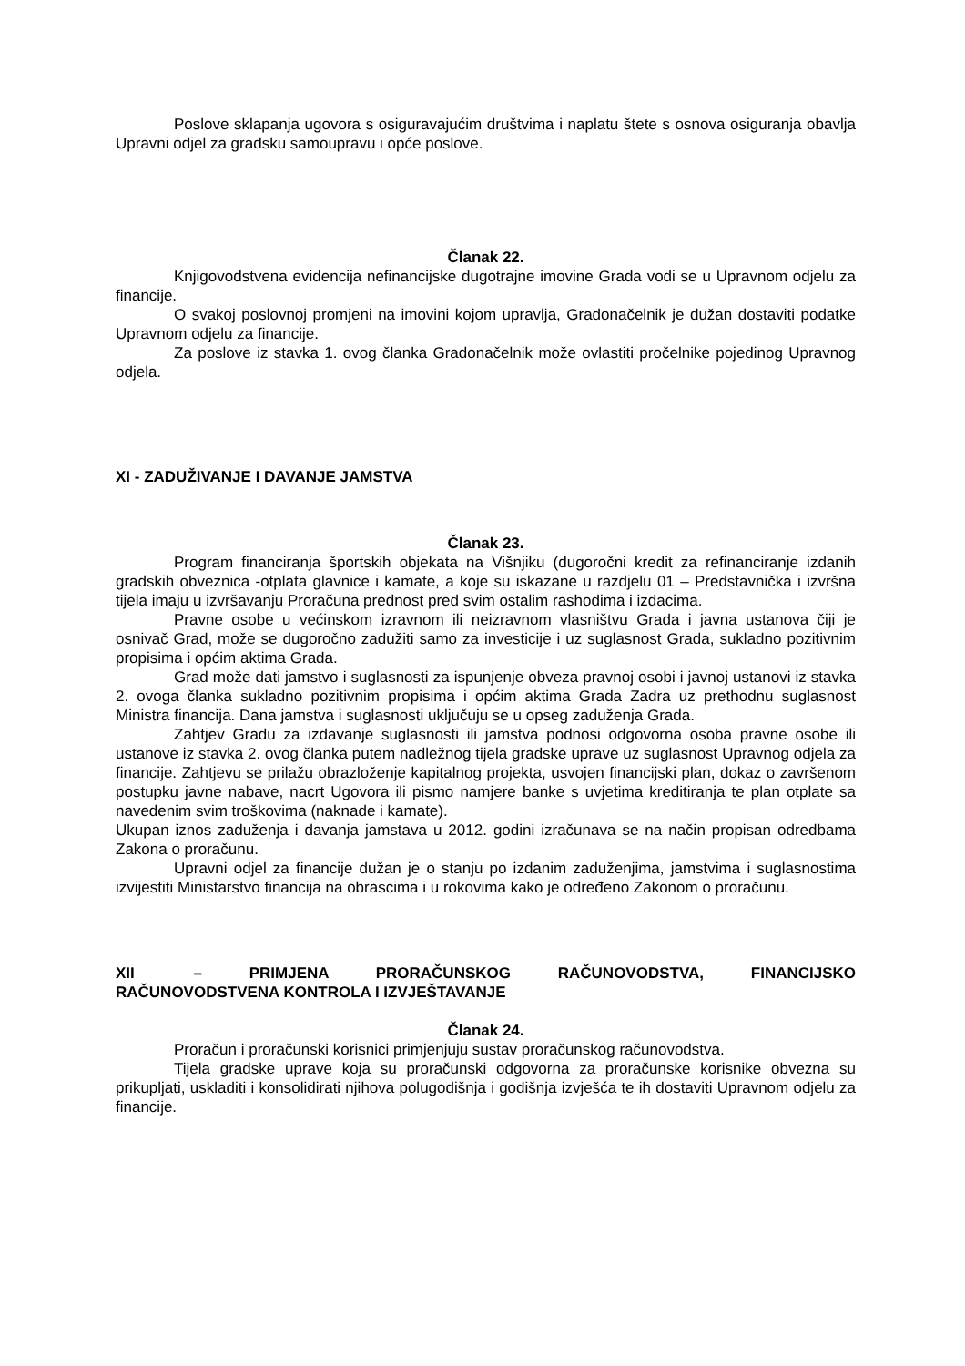Poslove sklapanja ugovora s osiguravajućim društvima i naplatu štete s osnova osiguranja obavlja Upravni odjel za gradsku samoupravu i opće poslove.
Članak 22.
Knjigovodstvena evidencija nefinancijske dugotrajne imovine Grada vodi se u Upravnom odjelu za financije.
O svakoj poslovnoj promjeni na imovini kojom upravlja, Gradonačelnik je dužan dostaviti podatke Upravnom odjelu za financije.
Za poslove iz stavka 1. ovog članka Gradonačelnik može ovlastiti pročelnike pojedinog Upravnog odjela.
XI - ZADUŽIVANJE I DAVANJE JAMSTVA
Članak 23.
Program financiranja športskih objekata na Višnjiku (dugoročni kredit za refinanciranje izdanih gradskih obveznica -otplata glavnice i kamate, a koje su iskazane u razdjelu 01 – Predstavnička i izvršna tijela imaju u izvršavanju Proračuna prednost pred svim ostalim rashodima i izdacima.
Pravne osobe u većinskom izravnom ili neizravnom vlasništvu Grada i javna ustanova čiji je osnivač Grad, može se dugoročno zadužiti samo za investicije i uz suglasnost Grada, sukladno pozitivnim propisima i općim aktima Grada.
Grad može dati jamstvo i suglasnosti za ispunjenje obveza pravnoj osobi i javnoj ustanovi iz stavka 2. ovoga članka sukladno pozitivnim propisima i općim aktima Grada Zadra uz prethodnu suglasnost Ministra financija. Dana jamstva i suglasnosti uključuju se u opseg zaduženja Grada.
Zahtjev Gradu za izdavanje suglasnosti ili jamstva podnosi odgovorna osoba pravne osobe ili ustanove iz stavka 2. ovog članka putem nadležnog tijela gradske uprave uz suglasnost Upravnog odjela za financije. Zahtjevu se prilažu obrazloženje kapitalnog projekta, usvojen financijski plan, dokaz o završenom postupku javne nabave, nacrt Ugovora ili pismo namjere banke s uvjetima kreditiranja te plan otplate sa navedenim svim troškovima (naknade i kamate).
Ukupan iznos zaduženja i davanja jamstava u 2012. godini izračunava se na način propisan odredbama Zakona o proračunu.
Upravni odjel za financije dužan je o stanju po izdanim zaduženjima, jamstvima i suglasnostima izvijestiti Ministarstvo financija na obrascima i u rokovima kako je određeno Zakonom o proračunu.
XII – PRIMJENA PRORAČUNSKOG RAČUNOVODSTVA, FINANCIJSKO RAČUNOVODSTVENA KONTROLA I IZVJEŠTAVANJE
Članak 24.
Proračun i proračunski korisnici primjenjuju sustav proračunskog računovodstva.
Tijela gradske uprave koja su proračunski odgovorna za proračunske korisnike obvezna su prikupljati, uskladiti i konsolidirati njihova polugodišnja i godišnja izvješća te ih dostaviti Upravnom odjelu za financije.